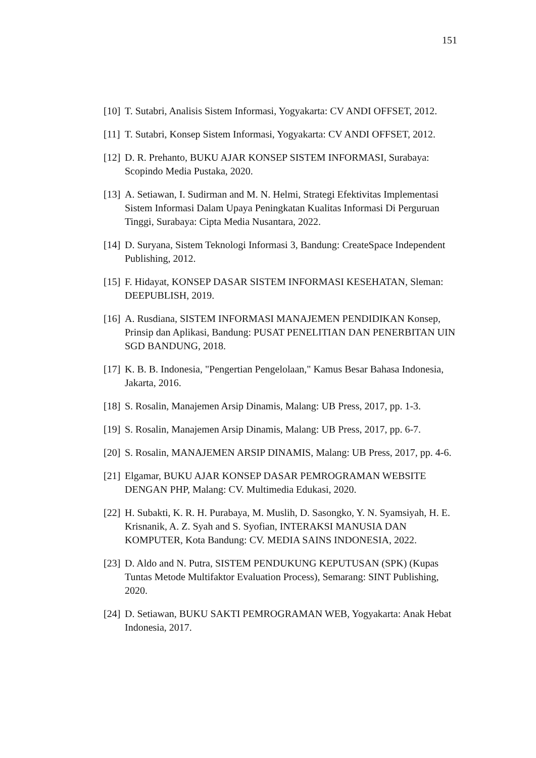151
[10] T. Sutabri, Analisis Sistem Informasi, Yogyakarta: CV ANDI OFFSET, 2012.
[11] T. Sutabri, Konsep Sistem Informasi, Yogyakarta: CV ANDI OFFSET, 2012.
[12] D. R. Prehanto, BUKU AJAR KONSEP SISTEM INFORMASI, Surabaya: Scopindo Media Pustaka, 2020.
[13] A. Setiawan, I. Sudirman and M. N. Helmi, Strategi Efektivitas Implementasi Sistem Informasi Dalam Upaya Peningkatan Kualitas Informasi Di Perguruan Tinggi, Surabaya: Cipta Media Nusantara, 2022.
[14] D. Suryana, Sistem Teknologi Informasi 3, Bandung: CreateSpace Independent Publishing, 2012.
[15] F. Hidayat, KONSEP DASAR SISTEM INFORMASI KESEHATAN, Sleman: DEEPUBLISH, 2019.
[16] A. Rusdiana, SISTEM INFORMASI MANAJEMEN PENDIDIKAN Konsep, Prinsip dan Aplikasi, Bandung: PUSAT PENELITIAN DAN PENERBITAN UIN SGD BANDUNG, 2018.
[17] K. B. B. Indonesia, "Pengertian Pengelolaan," Kamus Besar Bahasa Indonesia, Jakarta, 2016.
[18] S. Rosalin, Manajemen Arsip Dinamis, Malang: UB Press, 2017, pp. 1-3.
[19] S. Rosalin, Manajemen Arsip Dinamis, Malang: UB Press, 2017, pp. 6-7.
[20] S. Rosalin, MANAJEMEN ARSIP DINAMIS, Malang: UB Press, 2017, pp. 4-6.
[21] Elgamar, BUKU AJAR KONSEP DASAR PEMROGRAMAN WEBSITE DENGAN PHP, Malang: CV. Multimedia Edukasi, 2020.
[22] H. Subakti, K. R. H. Purabaya, M. Muslih, D. Sasongko, Y. N. Syamsiyah, H. E. Krisnanik, A. Z. Syah and S. Syofian, INTERAKSI MANUSIA DAN KOMPUTER, Kota Bandung: CV. MEDIA SAINS INDONESIA, 2022.
[23] D. Aldo and N. Putra, SISTEM PENDUKUNG KEPUTUSAN (SPK) (Kupas Tuntas Metode Multifaktor Evaluation Process), Semarang: SINT Publishing, 2020.
[24] D. Setiawan, BUKU SAKTI PEMROGRAMAN WEB, Yogyakarta: Anak Hebat Indonesia, 2017.